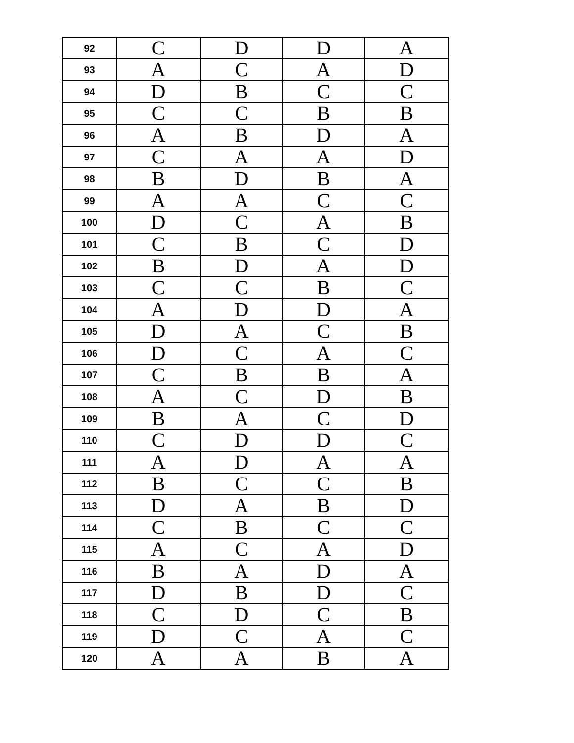| 92 | C | D | D | A |
| 93 | A | C | A | D |
| 94 | D | B | C | C |
| 95 | C | C | B | B |
| 96 | A | B | D | A |
| 97 | C | A | A | D |
| 98 | B | D | B | A |
| 99 | A | A | C | C |
| 100 | D | C | A | B |
| 101 | C | B | C | D |
| 102 | B | D | A | D |
| 103 | C | C | B | C |
| 104 | A | D | D | A |
| 105 | D | A | C | B |
| 106 | D | C | A | C |
| 107 | C | B | B | A |
| 108 | A | C | D | B |
| 109 | B | A | C | D |
| 110 | C | D | D | C |
| 111 | A | D | A | A |
| 112 | B | C | C | B |
| 113 | D | A | B | D |
| 114 | C | B | C | C |
| 115 | A | C | A | D |
| 116 | B | A | D | A |
| 117 | D | B | D | C |
| 118 | C | D | C | B |
| 119 | D | C | A | C |
| 120 | A | A | B | A |